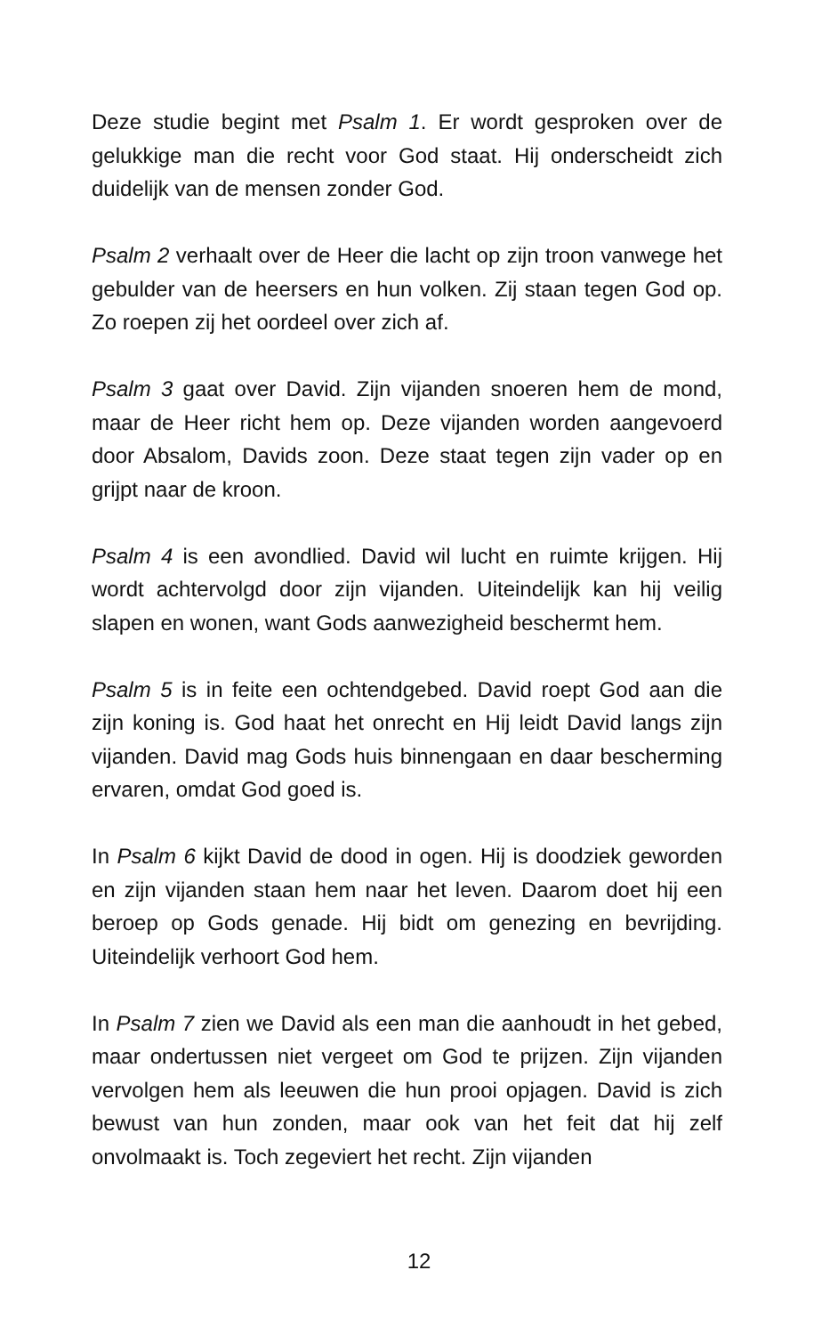Deze studie begint met Psalm 1. Er wordt gesproken over de gelukkige man die recht voor God staat. Hij onderscheidt zich duidelijk van de mensen zonder God.
Psalm 2 verhaalt over de Heer die lacht op zijn troon vanwege het gebulder van de heersers en hun volken. Zij staan tegen God op. Zo roepen zij het oordeel over zich af.
Psalm 3 gaat over David. Zijn vijanden snoeren hem de mond, maar de Heer richt hem op. Deze vijanden worden aangevoerd door Absalom, Davids zoon. Deze staat tegen zijn vader op en grijpt naar de kroon.
Psalm 4 is een avondlied. David wil lucht en ruimte krijgen. Hij wordt achtervolgd door zijn vijanden. Uiteindelijk kan hij veilig slapen en wonen, want Gods aanwezigheid beschermt hem.
Psalm 5 is in feite een ochtendgebed. David roept God aan die zijn koning is. God haat het onrecht en Hij leidt David langs zijn vijanden. David mag Gods huis binnengaan en daar bescherming ervaren, omdat God goed is.
In Psalm 6 kijkt David de dood in ogen. Hij is doodziek geworden en zijn vijanden staan hem naar het leven. Daarom doet hij een beroep op Gods genade. Hij bidt om genezing en bevrijding. Uiteindelijk verhoort God hem.
In Psalm 7 zien we David als een man die aanhoudt in het gebed, maar ondertussen niet vergeet om God te prijzen. Zijn vijanden vervolgen hem als leeuwen die hun prooi opjagen. David is zich bewust van hun zonden, maar ook van het feit dat hij zelf onvolmaakt is. Toch zegeviert het recht. Zijn vijanden
12